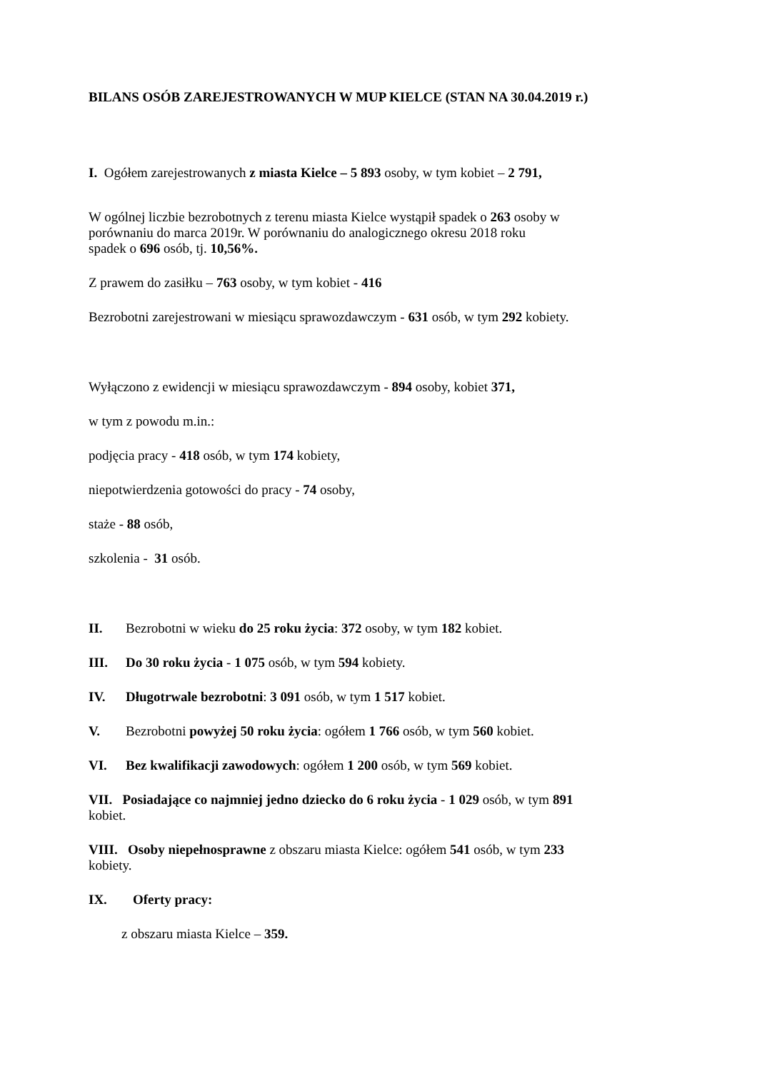BILANS OSÓB ZAREJESTROWANYCH W MUP KIELCE (STAN NA 30.04.2019 r.)
I. Ogółem zarejestrowanych z miasta Kielce – 5 893 osoby, w tym kobiet – 2 791,
W ogólnej liczbie bezrobotnych z terenu miasta Kielce wystąpił spadek o 263 osoby w
porównaniu do marca 2019r. W porównaniu do analogicznego okresu 2018 roku
spadek o 696 osób, tj. 10,56%.
Z prawem do zasiłku – 763 osoby, w tym kobiet - 416
Bezrobotni zarejestrowani w miesiącu sprawozdawczym - 631 osób, w tym 292 kobiety.
Wyłączono z ewidencji w miesiącu sprawozdawczym - 894 osoby, kobiet 371,
w tym z powodu m.in.:
podjęcia pracy - 418 osób, w tym 174 kobiety,
niepotwierdzenia gotowości do pracy - 74 osoby,
staże - 88 osób,
szkolenia - 31 osób.
II. Bezrobotni w wieku do 25 roku życia: 372 osoby, w tym 182 kobiet.
III. Do 30 roku życia - 1 075 osób, w tym 594 kobiety.
IV. Długotrwale bezrobotni: 3 091 osób, w tym 1 517 kobiet.
V. Bezrobotni powyżej 50 roku życia: ogółem 1 766 osób, w tym 560 kobiet.
VI. Bez kwalifikacji zawodowych: ogółem 1 200 osób, w tym 569 kobiet.
VII. Posiadające co najmniej jedno dziecko do 6 roku życia - 1 029 osób, w tym 891
kobiet.
VIII. Osoby niepełnosprawne z obszaru miasta Kielce: ogółem 541 osób, w tym 233
kobiety.
IX. Oferty pracy:
z obszaru miasta Kielce – 359.